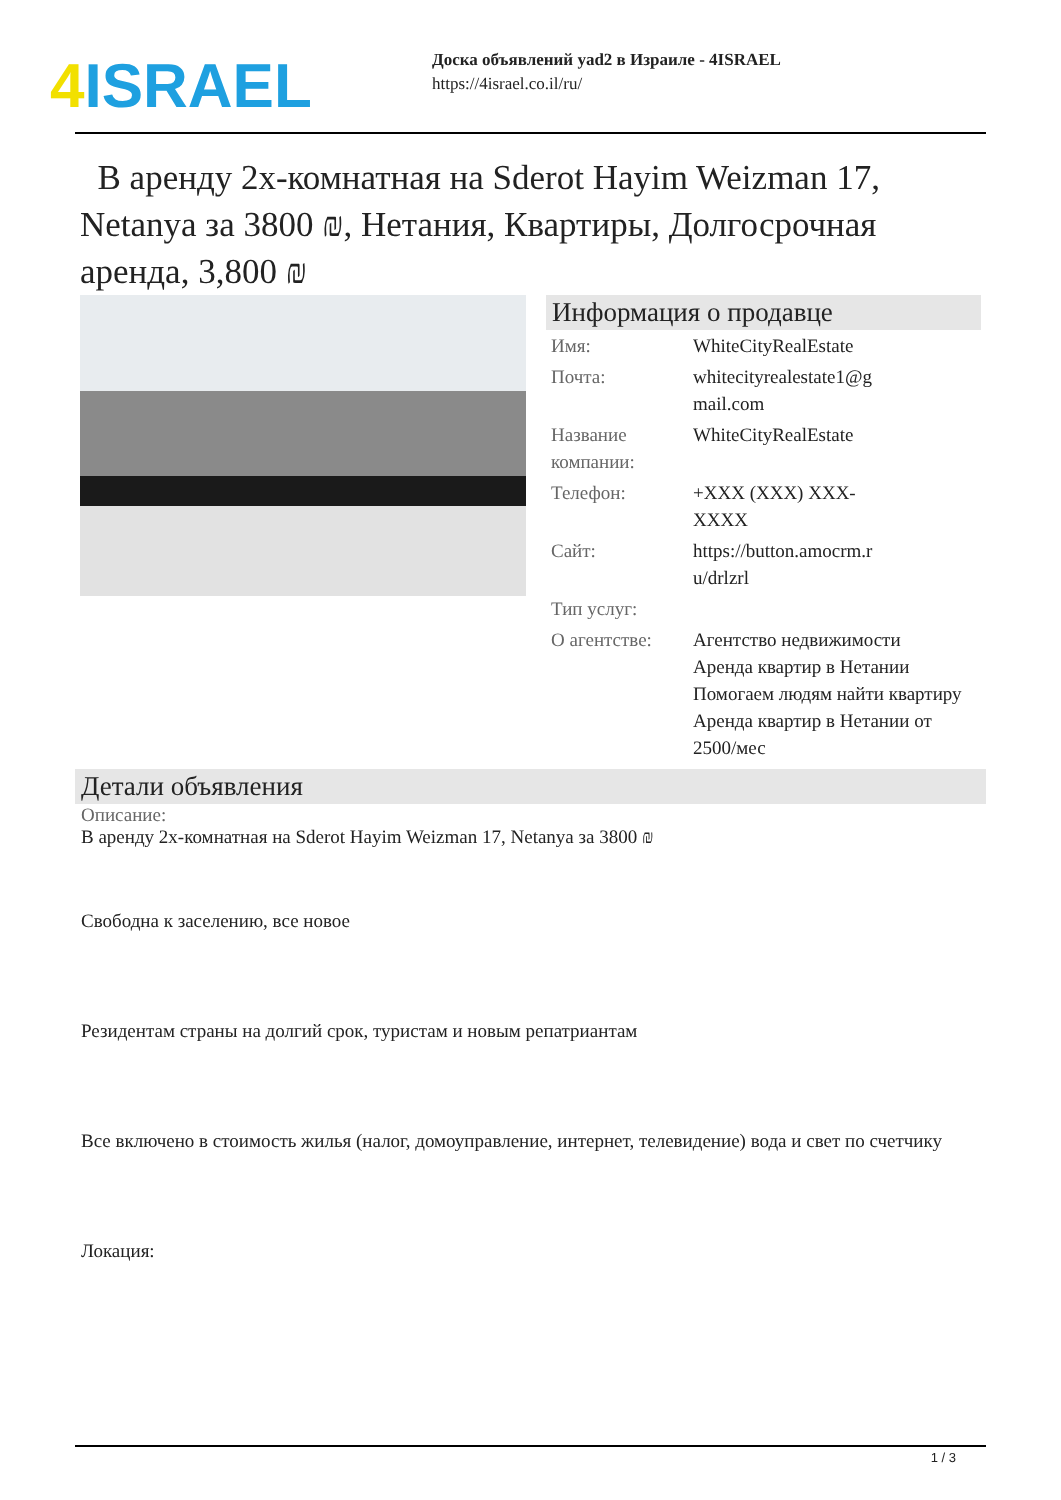4 ISRAEL
Доска объявлений yad2 в Израиле - 4ISRAEL
https://4israel.co.il/ru/
В аренду 2х-комнатная на Sderot Hayim Weizman 17, Netanya за 3800 ₪, Нетания, Квартиры, Долгосрочная аренда, 3,800 ₪
Информация о продавце
| Имя: | WhiteCityRealEstate |
| Почта: | whitecityrealestate1@g mail.com |
| Название компании: | WhiteCityRealEstate |
| Телефон: | +XXX (XXX) XXX- XXXX |
| Сайт: | https://button.amocrm.r u/drlzrl |
| Тип услуг: | |
| О агентстве: | Агентство недвижимости Аренда квартир в Нетании Помогаем людям найти квартиру Аренда квартир в Нетании от 2500/мес |
Детали объявления
Описание:
В аренду 2х-комнатная на Sderot Hayim Weizman 17, Netanya за 3800 ₪
Свободна к заселению, все новое
Резидентам страны на долгий срок, туристам и новым репатриантам
Все включено в стоимость жилья (налог, домоуправление, интернет, телевидение) вода и свет по счетчику
Локация:
1 / 3